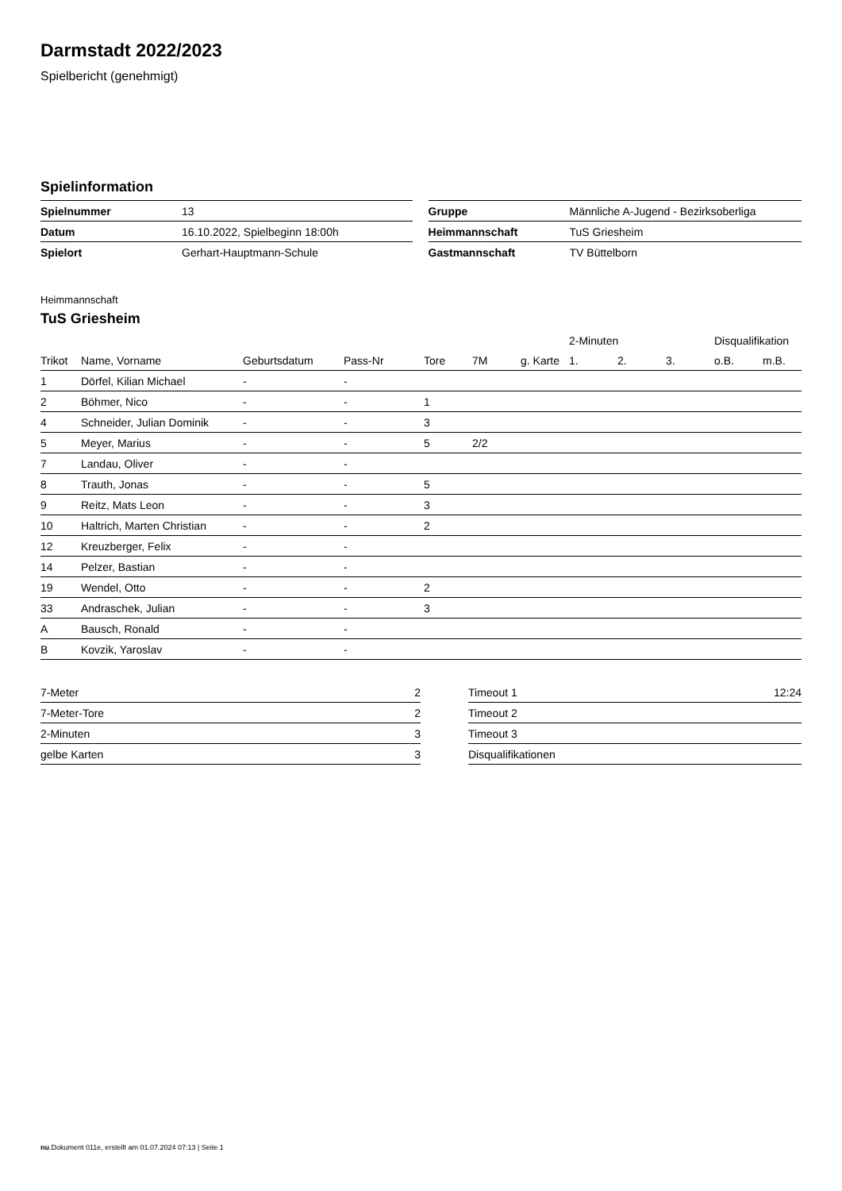Darmstadt 2022/2023
Spielbericht (genehmigt)
Spielinformation
| Spielnummer | 13 |
| Datum | 16.10.2022, Spielbeginn 18:00h |
| Spielort | Gerhart-Hauptmann-Schule |
| Gruppe | Männliche A-Jugend - Bezirksoberliga |
| Heimmannschaft | TuS Griesheim |
| Gastmannschaft | TV Büttelborn |
Heimmannschaft
TuS Griesheim
| | | | | | | | 2-Minuten | | | Disqualifikation | |
| --- | --- | --- | --- | --- | --- | --- | --- | --- | --- | --- | --- |
| Trikot | Name, Vorname | Geburtsdatum | Pass-Nr | Tore | 7M | g. Karte | 1. | 2. | 3. | o.B. | m.B. |
| 1 | Dörfel, Kilian Michael | - | - | | | | | | | | |
| 2 | Böhmer, Nico | - | - | 1 | | | | | | | |
| 4 | Schneider, Julian Dominik | - | - | 3 | | | | | | | |
| 5 | Meyer, Marius | - | - | 5 | 2/2 | | | | | | |
| 7 | Landau, Oliver | - | - | | | | | | | | |
| 8 | Trauth, Jonas | - | - | 5 | | | | | | | |
| 9 | Reitz, Mats Leon | - | - | 3 | | | | | | | |
| 10 | Haltrich, Marten Christian | - | - | 2 | | | | | | | |
| 12 | Kreuzberger, Felix | - | - | | | | | | | | |
| 14 | Pelzer, Bastian | - | - | | | | | | | | |
| 19 | Wendel, Otto | - | - | 2 | | | | | | | |
| 33 | Andraschek, Julian | - | - | 3 | | | | | | | |
| A | Bausch, Ronald | - | - | | | | | | | | |
| B | Kovzik, Yaroslav | - | - | | | | | | | | |
| 7-Meter | 2 |
| 7-Meter-Tore | 2 |
| 2-Minuten | 3 |
| gelbe Karten | 3 |
| Timeout 1 | 12:24 |
| Timeout 2 | |
| Timeout 3 | |
| Disqualifikationen | |
nu.Dokument 011e, erstellt am 01.07.2024 07:13 | Seite 1